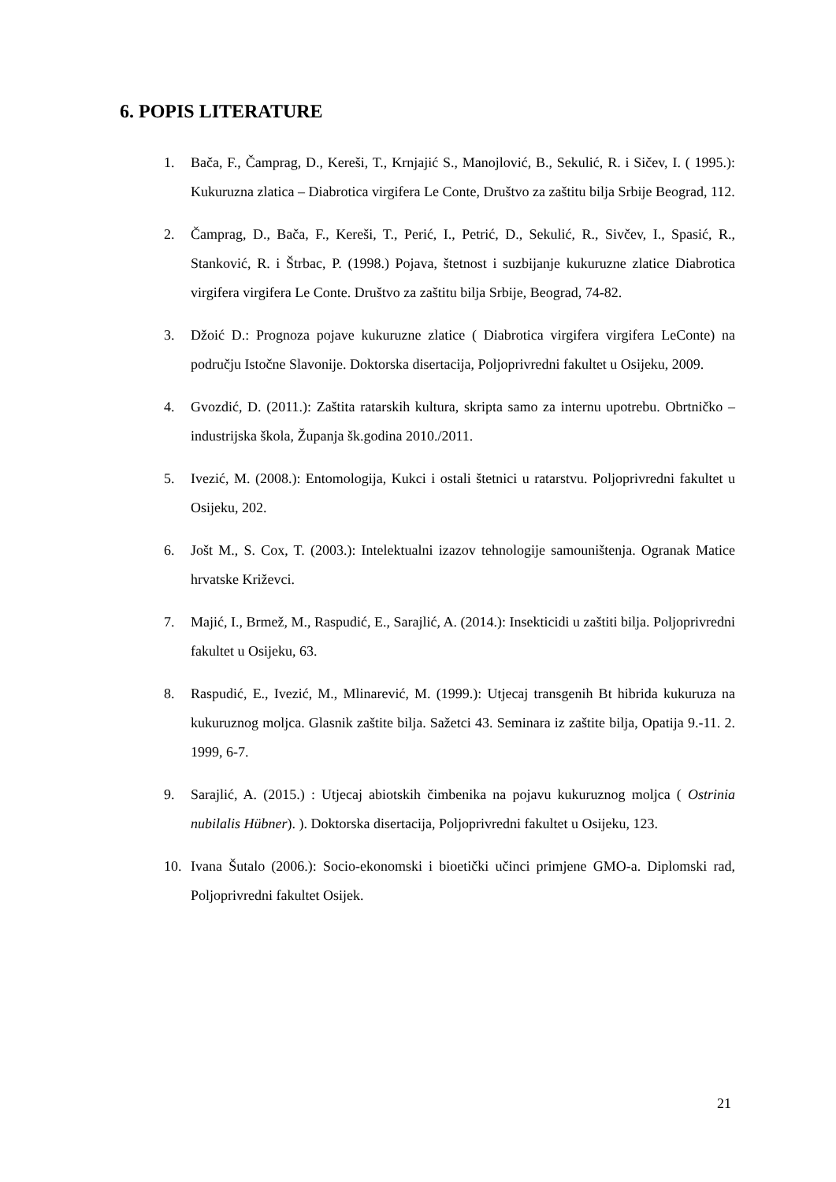6. POPIS LITERATURE
1. Bača, F., Čamprag, D., Kereši, T., Krnjajić S., Manojlović, B., Sekulić, R. i Sičev, I. ( 1995.): Kukuruzna zlatica – Diabrotica virgifera Le Conte, Društvo za zaštitu bilja Srbije Beograd, 112.
2. Čamprag, D., Bača, F., Kereši, T., Perić, I., Petrić, D., Sekulić, R., Sivčev, I., Spasić, R., Stanković, R. i Štrbac, P. (1998.) Pojava, štetnost i suzbijanje kukuruzne zlatice Diabrotica virgifera virgifera Le Conte. Društvo za zaštitu bilja Srbije, Beograd, 74-82.
3. Džoić D.: Prognoza pojave kukuruzne zlatice ( Diabrotica virgifera virgifera LeConte) na području Istočne Slavonije. Doktorska disertacija, Poljoprivredni fakultet u Osijeku, 2009.
4. Gvozdić, D. (2011.): Zaštita ratarskih kultura, skripta samo za internu upotrebu. Obrtničko – industrijska škola, Županja šk.godina 2010./2011.
5. Ivezić, M. (2008.): Entomologija, Kukci i ostali štetnici u ratarstvu. Poljoprivredni fakultet u Osijeku, 202.
6. Jošt M., S. Cox, T. (2003.): Intelektualni izazov tehnologije samouništenja. Ogranak Matice hrvatske Križevci.
7. Majić, I., Brmež, M., Raspudić, E., Sarajlić, A. (2014.): Insekticidi u zaštiti bilja. Poljoprivredni fakultet u Osijeku, 63.
8. Raspudić, E., Ivezić, M., Mlinarević, M. (1999.): Utjecaj transgenih Bt hibrida kukuruza na kukuruznog moljca. Glasnik zaštite bilja. Sažetci 43. Seminara iz zaštite bilja, Opatija 9.-11. 2. 1999, 6-7.
9. Sarajlić, A. (2015.) : Utjecaj abiotskih čimbenika na pojavu kukuruznog moljca ( Ostrinia nubilalis Hübner). ). Doktorska disertacija, Poljoprivredni fakultet u Osijeku, 123.
10. Ivana Šutalo (2006.): Socio-ekonomski i bioetički učinci primjene GMO-a. Diplomski rad, Poljoprivredni fakultet Osijek.
21